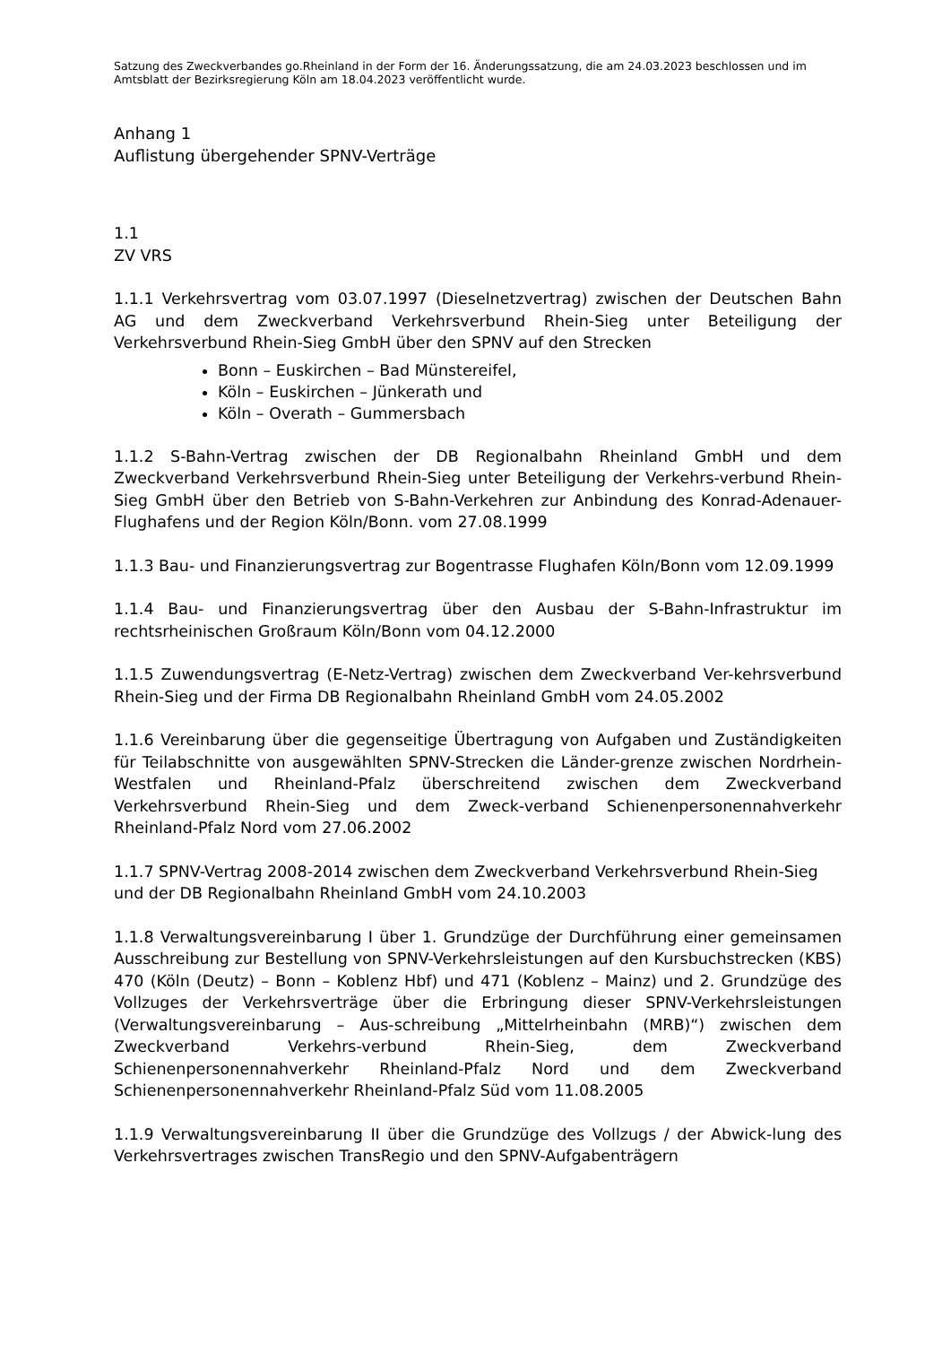Satzung des Zweckverbandes go.Rheinland in der Form der 16. Änderungssatzung, die am 24.03.2023 beschlossen und im Amtsblatt der Bezirksregierung Köln am 18.04.2023 veröffentlicht wurde.
Anhang 1
Auflistung übergehender SPNV-Verträge
1.1
ZV VRS
1.1.1 Verkehrsvertrag vom 03.07.1997 (Dieselnetzvertrag) zwischen der Deutschen Bahn AG und dem Zweckverband Verkehrsverbund Rhein-Sieg unter Beteiligung der Verkehrsverbund Rhein-Sieg GmbH über den SPNV auf den Strecken
Bonn – Euskirchen – Bad Münstereifel,
Köln – Euskirchen – Jünkerath und
Köln – Overath – Gummersbach
1.1.2 S-Bahn-Vertrag zwischen der DB Regionalbahn Rheinland GmbH und dem Zweckverband Verkehrsverbund Rhein-Sieg unter Beteiligung der Verkehrs-verbund Rhein-Sieg GmbH über den Betrieb von S-Bahn-Verkehren zur Anbindung des Konrad-Adenauer-Flughafens und der Region Köln/Bonn. vom 27.08.1999
1.1.3 Bau- und Finanzierungsvertrag zur Bogentrasse Flughafen Köln/Bonn vom 12.09.1999
1.1.4 Bau- und Finanzierungsvertrag über den Ausbau der S-Bahn-Infrastruktur im rechtsrheinischen Großraum Köln/Bonn vom 04.12.2000
1.1.5 Zuwendungsvertrag (E-Netz-Vertrag) zwischen dem Zweckverband Ver-kehrsverbund Rhein-Sieg und der Firma DB Regionalbahn Rheinland GmbH vom 24.05.2002
1.1.6 Vereinbarung über die gegenseitige Übertragung von Aufgaben und Zuständigkeiten für Teilabschnitte von ausgewählten SPNV-Strecken die Länder-grenze zwischen Nordrhein-Westfalen und Rheinland-Pfalz überschreitend zwischen dem Zweckverband Verkehrsverbund Rhein-Sieg und dem Zweck-verband Schienenpersonennahverkehr Rheinland-Pfalz Nord vom 27.06.2002
1.1.7 SPNV-Vertrag 2008-2014 zwischen dem Zweckverband Verkehrsverbund Rhein-Sieg und der DB Regionalbahn Rheinland GmbH vom 24.10.2003
1.1.8 Verwaltungsvereinbarung I über 1. Grundzüge der Durchführung einer gemeinsamen Ausschreibung zur Bestellung von SPNV-Verkehrsleistungen auf den Kursbuchstrecken (KBS) 470 (Köln (Deutz) – Bonn – Koblenz Hbf) und 471 (Koblenz – Mainz) und 2. Grundzüge des Vollzuges der Verkehrsverträge über die Erbringung dieser SPNV-Verkehrsleistungen (Verwaltungsvereinbarung – Aus-schreibung „Mittelrheinbahn (MRB)“) zwischen dem Zweckverband Verkehrs-verbund Rhein-Sieg, dem Zweckverband Schienenpersonennahverkehr Rheinland-Pfalz Nord und dem Zweckverband Schienenpersonennahverkehr Rheinland-Pfalz Süd vom 11.08.2005
1.1.9 Verwaltungsvereinbarung II über die Grundzüge des Vollzugs / der Abwick-lung des Verkehrsvertrages zwischen TransRegio und den SPNV-Aufgabenträgern